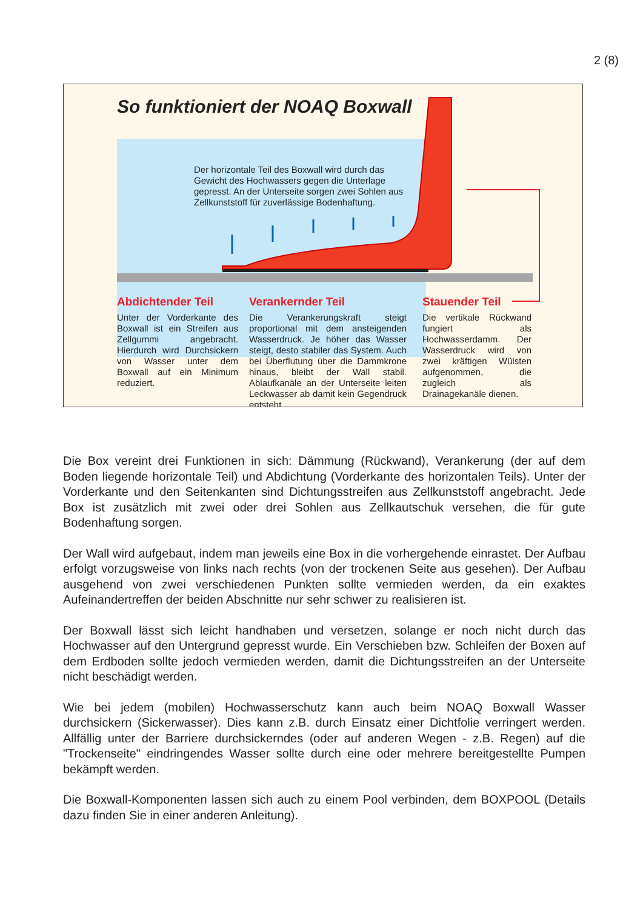2 (8)
So funktioniert der NOAQ Boxwall
Der horizontale Teil des Boxwall wird durch das Gewicht des Hochwassers gegen die Unterlage gepresst. An der Unterseite sorgen zwei Sohlen aus Zellkunststoff für zuverlässige Bodenhaftung.
Abdichtender Teil
Unter der Vorderkante des Boxwall ist ein Streifen aus Zellgummi angebracht. Hierdurch wird Durchsickern von Wasser unter dem Boxwall auf ein Minimum reduziert.
Verankernder Teil
Die Verankerungskraft steigt proportional mit dem ansteigenden Wasserdruck. Je höher das Wasser steigt, desto stabiler das System. Auch bei Überflutung über die Dammkrone hinaus, bleibt der Wall stabil. Ablaufkanäle an der Unterseite leiten Leckwasser ab damit kein Gegendruck entsteht.
Stauender Teil
Die vertikale Rückwand fungiert als Hochwasserdamm. Der Wasserdruck wird von zwei kräftigen Wülsten aufgenommen, die zugleich als Drainagekanäle dienen.
Die Box vereint drei Funktionen in sich: Dämmung (Rückwand), Verankerung (der auf dem Boden liegende horizontale Teil) und Abdichtung (Vorderkante des horizontalen Teils). Unter der Vorderkante und den Seitenkanten sind Dichtungsstreifen aus Zellkunststoff angebracht. Jede Box ist zusätzlich mit zwei oder drei Sohlen aus Zellkautschuk versehen, die für gute Bodenhaftung sorgen.
Der Wall wird aufgebaut, indem man jeweils eine Box in die vorhergehende einrastet. Der Aufbau erfolgt vorzugsweise von links nach rechts (von der trockenen Seite aus gesehen). Der Aufbau ausgehend von zwei verschiedenen Punkten sollte vermieden werden, da ein exaktes Aufeinandertreffen der beiden Abschnitte nur sehr schwer zu realisieren ist.
Der Boxwall lässt sich leicht handhaben und versetzen, solange er noch nicht durch das Hochwasser auf den Untergrund gepresst wurde. Ein Verschieben bzw. Schleifen der Boxen auf dem Erdboden sollte jedoch vermieden werden, damit die Dichtungsstreifen an der Unterseite nicht beschädigt werden.
Wie bei jedem (mobilen) Hochwasserschutz kann auch beim NOAQ Boxwall Wasser durchsickern (Sickerwasser). Dies kann z.B. durch Einsatz einer Dichtfolie verringert werden. Allfällig unter der Barriere durchsickerndes (oder auf anderen Wegen - z.B. Regen) auf die "Trockenseite" eindringendes Wasser sollte durch eine oder mehrere bereitgestellte Pumpen bekämpft werden.
Die Boxwall-Komponenten lassen sich auch zu einem Pool verbinden, dem BOXPOOL (Details dazu finden Sie in einer anderen Anleitung).